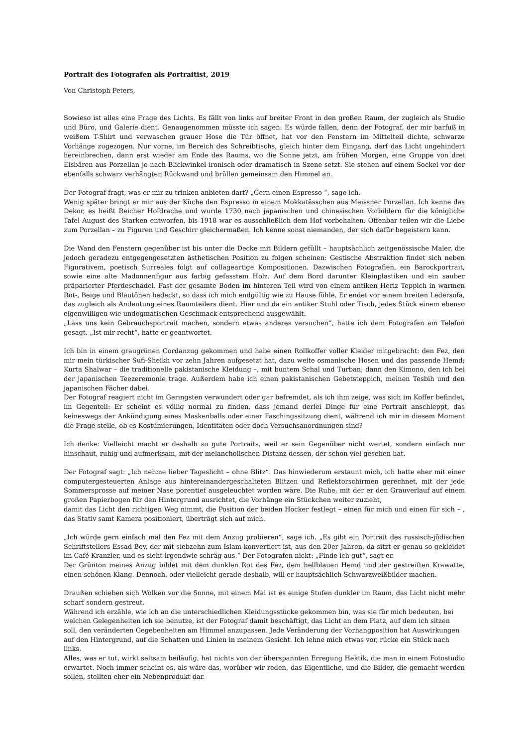Portrait des Fotografen als Portraitist, 2019
Von Christoph Peters,
Sowieso ist alles eine Frage des Lichts. Es fällt von links auf breiter Front in den großen Raum, der zugleich als Studio und Büro, und Galerie dient. Genaugenommen müsste ich sagen: Es würde fallen, denn der Fotograf, der mir barfuß in weißem T-Shirt und verwaschen grauer Hose die Tür öffnet, hat vor den Fenstern im Mittelteil dichte, schwarze Vorhänge zugezogen. Nur vorne, im Bereich des Schreibtischs, gleich hinter dem Eingang, darf das Licht ungehindert hereinbrechen, dann erst wieder am Ende des Raums, wo die Sonne jetzt, am frühen Morgen, eine Gruppe von drei Eisbären aus Porzellan je nach Blickwinkel ironisch oder dramatisch in Szene setzt. Sie stehen auf einem Sockel vor der ebenfalls schwarz verhängten Rückwand und brüllen gemeinsam den Himmel an.
Der Fotograf fragt, was er mir zu trinken anbieten darf? „Gern einen Espresso “, sage ich.
Wenig später bringt er mir aus der Küche den Espresso in einem Mokkatässchen aus Meissner Porzellan. Ich kenne das Dekor, es heißt Reicher Hofdrache und wurde 1730 nach japanischen und chinesischen Vorbildern für die königliche Tafel August des Starken entworfen, bis 1918 war es ausschließlich dem Hof vorbehalten. Offenbar teilen wir die Liebe zum Porzellan – zu Figuren und Geschirr gleichermaßen. Ich kenne sonst niemanden, der sich dafür begeistern kann.
Die Wand den Fenstern gegenüber ist bis unter die Decke mit Bildern gefüllt – hauptsächlich zeitgenössische Maler, die jedoch geradezu entgegengesetzten ästhetischen Position zu folgen scheinen: Gestische Abstraktion findet sich neben Figurativem, poetisch Surreales folgt auf collageartige Kompositionen. Dazwischen Fotografien, ein Barockportrait, sowie eine alte Madonnenfigur aus farbig gefasstem Holz. Auf dem Bord darunter Kleinplastiken und ein sauber präparierter Pferdeschädel. Fast der gesamte Boden im hinteren Teil wird von einem antiken Heriz Teppich in warmen Rot-, Beige und Blautönen bedeckt, so dass ich mich endgültig wie zu Hause fühle. Er endet vor einem breiten Ledersofa, das zugleich als Andeutung eines Raumteilers dient. Hier und da ein antiker Stuhl oder Tisch, jedes Stück einem ebenso eigenwilligen wie undogmatischen Geschmack entsprechend ausgewählt.
„Lass uns kein Gebrauchsportrait machen, sondern etwas anderes versuchen“, hatte ich dem Fotografen am Telefon gesagt. „Ist mir recht“, hatte er geantwortet.
Ich bin in einem graugrünen Cordanzug gekommen und habe einen Rollkoffer voller Kleider mitgebracht: den Fez, den mir mein türkischer Sufi-Sheikh vor zehn Jahren aufgesetzt hat, dazu weite osmanische Hosen und das passende Hemd; Kurta Shalwar – die traditionelle pakistanische Kleidung –, mit buntem Schal und Turban; dann den Kimono, den ich bei der japanischen Teezeremonie trage. Außerdem habe ich einen pakistanischen Gebetsteppich, meinen Tesbih und den japanischen Fächer dabei.
Der Fotograf reagiert nicht im Geringsten verwundert oder gar befremdet, als ich ihm zeige, was sich im Koffer befindet, im Gegenteil: Er scheint es völlig normal zu finden, dass jemand derlei Dinge für eine Portrait anschleppt, das keineswegs der Ankündigung eines Maskenballs oder einer Faschingssitzung dient, während ich mir in diesem Moment die Frage stelle, ob es Kostümierungen, Identitäten oder doch Versuchsanordnungen sind?
Ich denke: Vielleicht macht er deshalb so gute Portraits, weil er sein Gegenüber nicht wertet, sondern einfach nur hinschaut, ruhig und aufmerksam, mit der melancholischen Distanz dessen, der schon viel gesehen hat.
Der Fotograf sagt: „Ich nehme lieber Tageslicht – ohne Blitz“. Das hinwiederum erstaunt mich, ich hatte eher mit einer computergesteuerten Anlage aus hintereinandergeschalteten Blitzen und Reflektorschirmen gerechnet, mit der jede Sommersprosse auf meiner Nase porentief ausgeleuchtet worden wäre. Die Ruhe, mit der er den Grauverlauf auf einem großen Papierbogen für den Hintergrund ausrichtet, die Vorhänge ein Stückchen weiter zuzieht,
damit das Licht den richtigen Weg nimmt, die Position der beiden Hocker festlegt – einen für mich und einen für sich – , das Stativ samt Kamera positioniert, überträgt sich auf mich.
„Ich würde gern einfach mal den Fez mit dem Anzug probieren“, sage ich. „Es gibt ein Portrait des russisch-jüdischen Schriftstellers Essad Bey, der mit siebzehn zum Islam konvertiert ist, aus den 20er Jahren, da sitzt er genau so gekleidet im Café Kranzler, und es sieht irgendwie schräg aus.“ Der Fotografen nickt: „Finde ich gut“, sagt er.
Der Grünton meines Anzug bildet mit dem dunklen Rot des Fez, dem hellblauen Hemd und der gestreiften Krawatte, einen schönen Klang. Dennoch, oder vielleicht gerade deshalb, will er hauptsächlich Schwarzweißbilder machen.
Draußen schieben sich Wolken vor die Sonne, mit einem Mal ist es einige Stufen dunkler im Raum, das Licht nicht mehr scharf sondern gestreut.
Während ich erzähle, wie ich an die unterschiedlichen Kleidungsstücke gekommen bin, was sie für mich bedeuten, bei welchen Gelegenheiten ich sie benutze, ist der Fotograf damit beschäftigt, das Licht an dem Platz, auf dem ich sitzen soll, den veränderten Gegebenheiten am Himmel anzupassen. Jede Veränderung der Vorhangposition hat Auswirkungen auf den Hintergrund, auf die Schatten und Linien in meinem Gesicht. Ich lehne mich etwas vor, rücke ein Stück nach links.
Alles, was er tut, wirkt seltsam beiläufig, hat nichts von der überspannten Erregung Hektik, die man in einem Fotostudio erwartet. Noch immer scheint es, als wäre das, worüber wir reden, das Eigentliche, und die Bilder, die gemacht werden sollen, stellten eher ein Nebenprodukt dar.